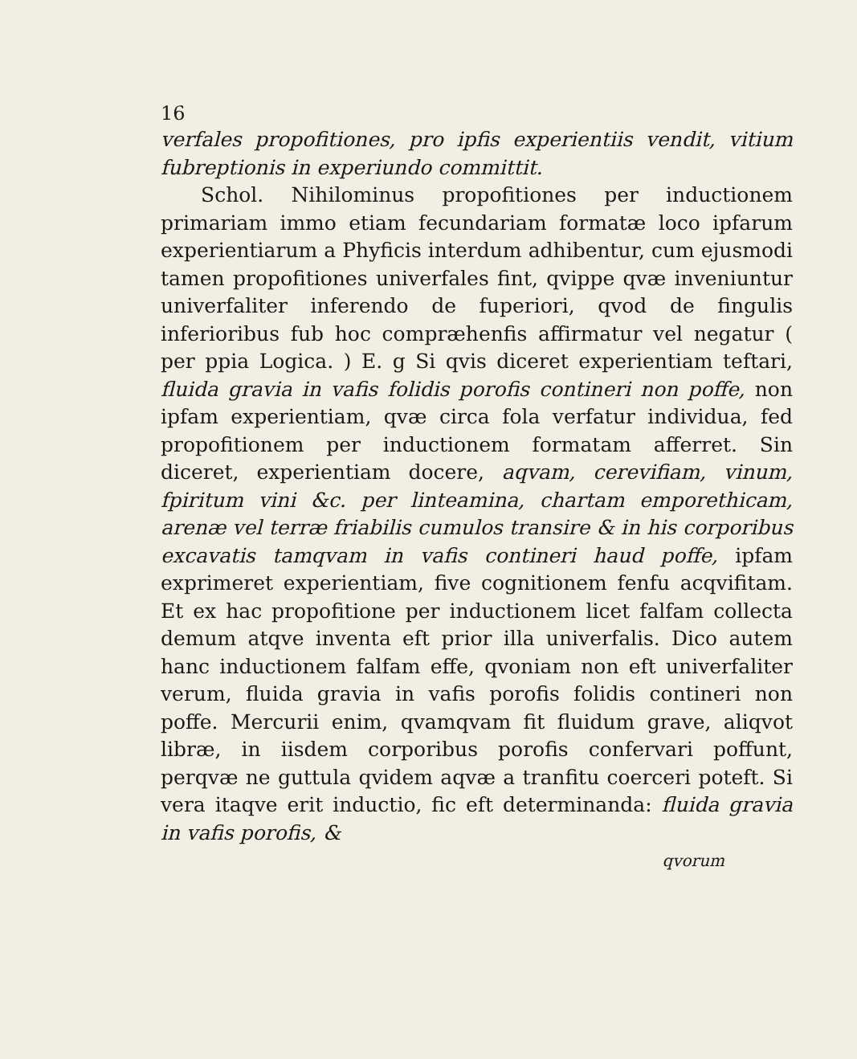16
verfales propofitiones, pro ipfis experientiis vendit, vitium fubreptionis in experiundo committit.
Schol. Nihilominus propofitiones per inductionem primariam immo etiam fecundariam formatæ loco ipfarum experientiarum a Phyficis interdum adhibentur, cum ejusmodi tamen propofitiones univerfales fint, qvippe qvæ inveniuntur univerfaliter inferendo de fuperiori, qvod de fingulis inferioribus fub hoc compræhenfis affirmatur vel negatur ( per ppia Logica. ) E. g Si qvis diceret experientiam teftari, fluida gravia in vafis folidis porofis contineri non poffe, non ipfam experientiam, qvæ circa fola verfatur individua, fed propofitionem per inductionem formatam afferret. Sin diceret, experientiam docere, aqvam, cerevifiam, vinum, fpiritum vini &c. per linteamina, chartam emporethicam, arenæ vel terræ friabilis cumulos transire & in his corporibus excavatis tamqvam in vafis contineri haud poffe, ipfam exprimeret experientiam, five cognitionem fenfu acqvifitam. Et ex hac propofitione per inductionem licet falfam collecta demum atqve inventa eft prior illa univerfalis. Dico autem hanc inductionem falfam effe, qvoniam non eft univerfaliter verum, fluida gravia in vafis porofis folidis contineri non poffe. Mercurii enim, qvamqvam fit fluidum grave, aliqvot libræ, in iisdem corporibus porofis confervari poffunt, perqvæ ne guttula qvidem aqvæ a tranfitu coerceri poteft. Si vera itaqve erit inductio, fic eft determinanda: fluida gravia in vafis porofis, &
qvorum